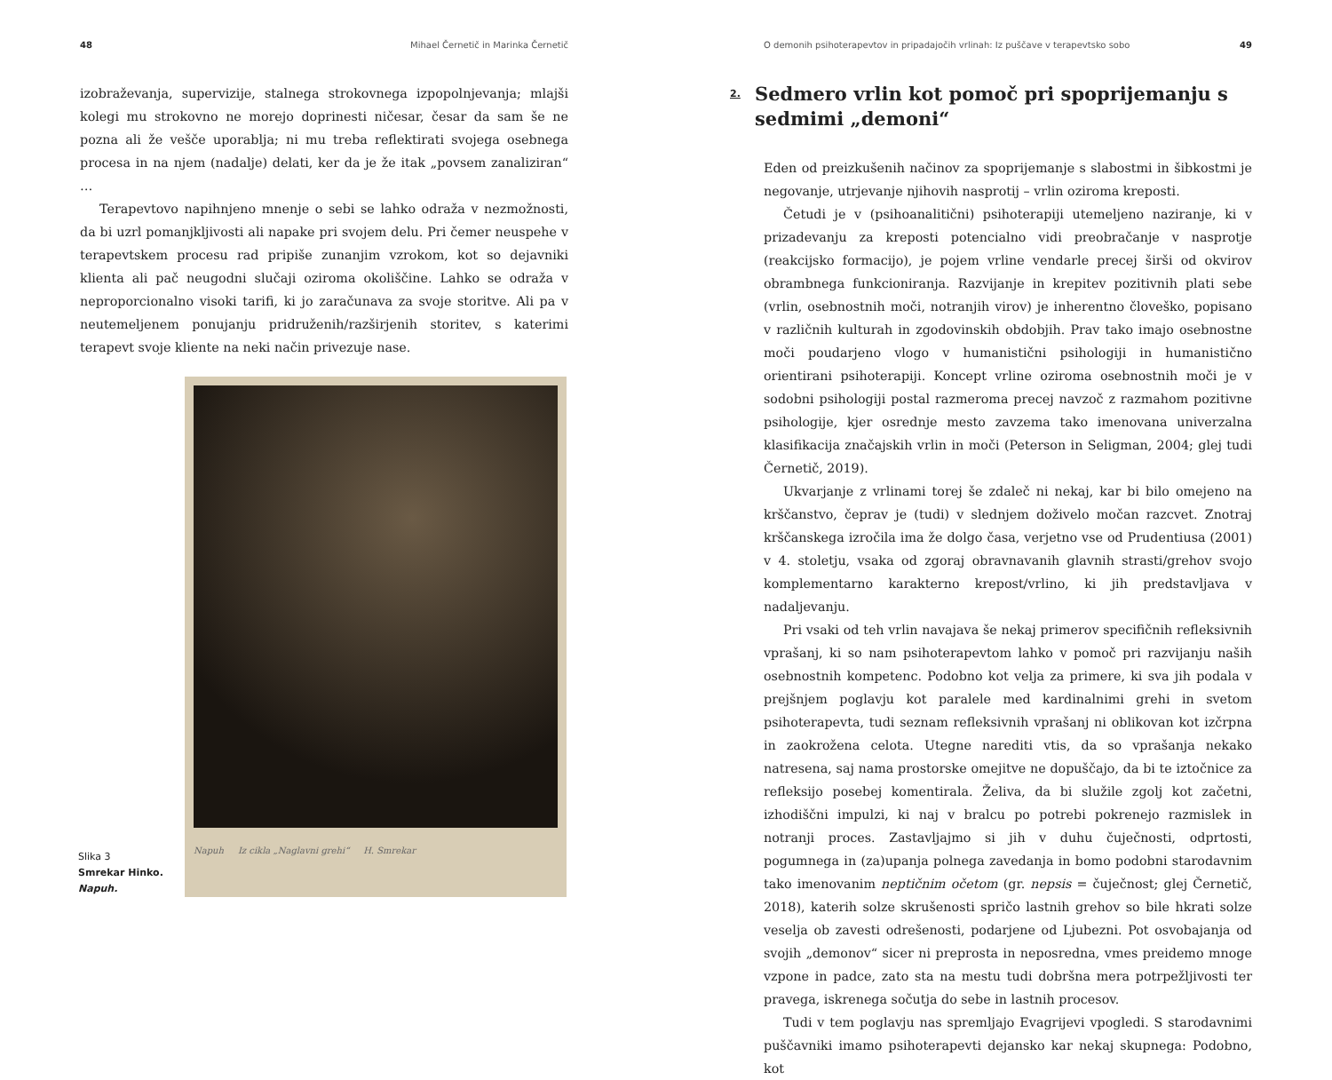48 Mihael Černetič in Marinka Černetič
izobraževanja, supervizije, stalnega strokovnega izpopolnjevanja; mlajši kolegi mu strokovno ne morejo doprinesti ničesar, česar da sam še ne pozna ali že vešče uporablja; ni mu treba reflektirati svojega osebnega procesa in na njem (nadalje) delati, ker da je že itak „povsem zanaliziran“ …
Terapevtovo napihnjeno mnenje o sebi se lahko odraža v nezmožnosti, da bi uzrl pomanjkljivosti ali napake pri svojem delu. Pri čemer neuspehe v terapevtskem procesu rad pripiše zunanjim vzrokom, kot so dejavniki klienta ali pač neugodni slučaji oziroma okoliščine. Lahko se odraža v neproporcionalno visoki tarifi, ki jo zaračunava za svoje storitve. Ali pa v neutemeljenem ponujanju pridruženih/razširjenih storitev, s katerimi terapevt svoje kliente na neki način privezuje nase.
Slika 3
Smrekar Hinko.
Napuh.
Napuh Iz cikla „Naglavni grehi“ H. Smrekar
O demonih psihoterapevtov in pripadajočih vrlinah: Iz puščave v terapevtsko sobo 49
2. Sedmero vrlin kot pomoč pri spoprijemanju s sedmimi „demoni“
Eden od preizkušenih načinov za spoprijemanje s slabostmi in šibkostmi je negovanje, utrjevanje njihovih nasprotij – vrlin oziroma kreposti.
Četudi je v (psihoanalitični) psihoterapiji utemeljeno naziranje, ki v prizadevanju za kreposti potencialno vidi preobračanje v nasprotje (reakcijsko formacijo), je pojem vrline vendarle precej širši od okvirov obrambnega funkcioniranja. Razvijanje in krepitev pozitivnih plati sebe (vrlin, osebnostnih moči, notranjih virov) je inherentno človeško, popisano v različnih kulturah in zgodovinskih obdobjih. Prav tako imajo osebnostne moči poudarjeno vlogo v humanistični psihologiji in humanistično orientirani psihoterapiji. Koncept vrline oziroma osebnostnih moči je v sodobni psihologiji postal razmeroma precej navzoč z razmahom pozitivne psihologije, kjer osrednje mesto zavzema tako imenovana univerzalna klasifikacija značajskih vrlin in moči (Peterson in Seligman, 2004; glej tudi Černetič, 2019).
Ukvarjanje z vrlinami torej še zdaleč ni nekaj, kar bi bilo omejeno na krščanstvo, čeprav je (tudi) v slednjem doživelo močan razcvet. Znotraj krščanskega izročila ima že dolgo časa, verjetno vse od Prudentiusa (2001) v 4. stoletju, vsaka od zgoraj obravnavanih glavnih strasti/grehov svojo komplementarno karakterno krepost/vrlino, ki jih predstavljava v nadaljevanju.
Pri vsaki od teh vrlin navajava še nekaj primerov specifičnih refleksivnih vprašanj, ki so nam psihoterapevtom lahko v pomoč pri razvijanju naših osebnostnih kompetenc. Podobno kot velja za primere, ki sva jih podala v prejšnjem poglavju kot paralele med kardinalnimi grehi in svetom psihoterapevta, tudi seznam refleksivnih vprašanj ni oblikovan kot izčrpna in zaokrožena celota. Utegne narediti vtis, da so vprašanja nekako natresena, saj nama prostorske omejitve ne dopuščajo, da bi te iztočnice za refleksijo posebej komentirala. Želiva, da bi služile zgolj kot začetni, izhodiščni impulzi, ki naj v bralcu po potrebi pokrenejo razmislek in notranji proces. Zastavljajmo si jih v duhu čuječnosti, odprtosti, pogumnega in (za)upanja polnega zavedanja in bomo podobni starodavnim tako imenovanim neptičnim očetom (gr. nepsis = čuječnost; glej Černetič, 2018), katerih solze skrušenosti spričo lastnih grehov so bile hkrati solze veselja ob zavesti odrešenosti, podarjene od Ljubezni. Pot osvobajanja od svojih „demonov“ sicer ni preprosta in neposredna, vmes preidemo mnoge vzpone in padce, zato sta na mestu tudi dobršna mera potrpežljivosti ter pravega, iskrenega sočutja do sebe in lastnih procesov.
Tudi v tem poglavju nas spremljajo Evagrijevi vpogledi. S starodavnimi puščavniki imamo psihoterapevti dejansko kar nekaj skupnega: Podobno, kot